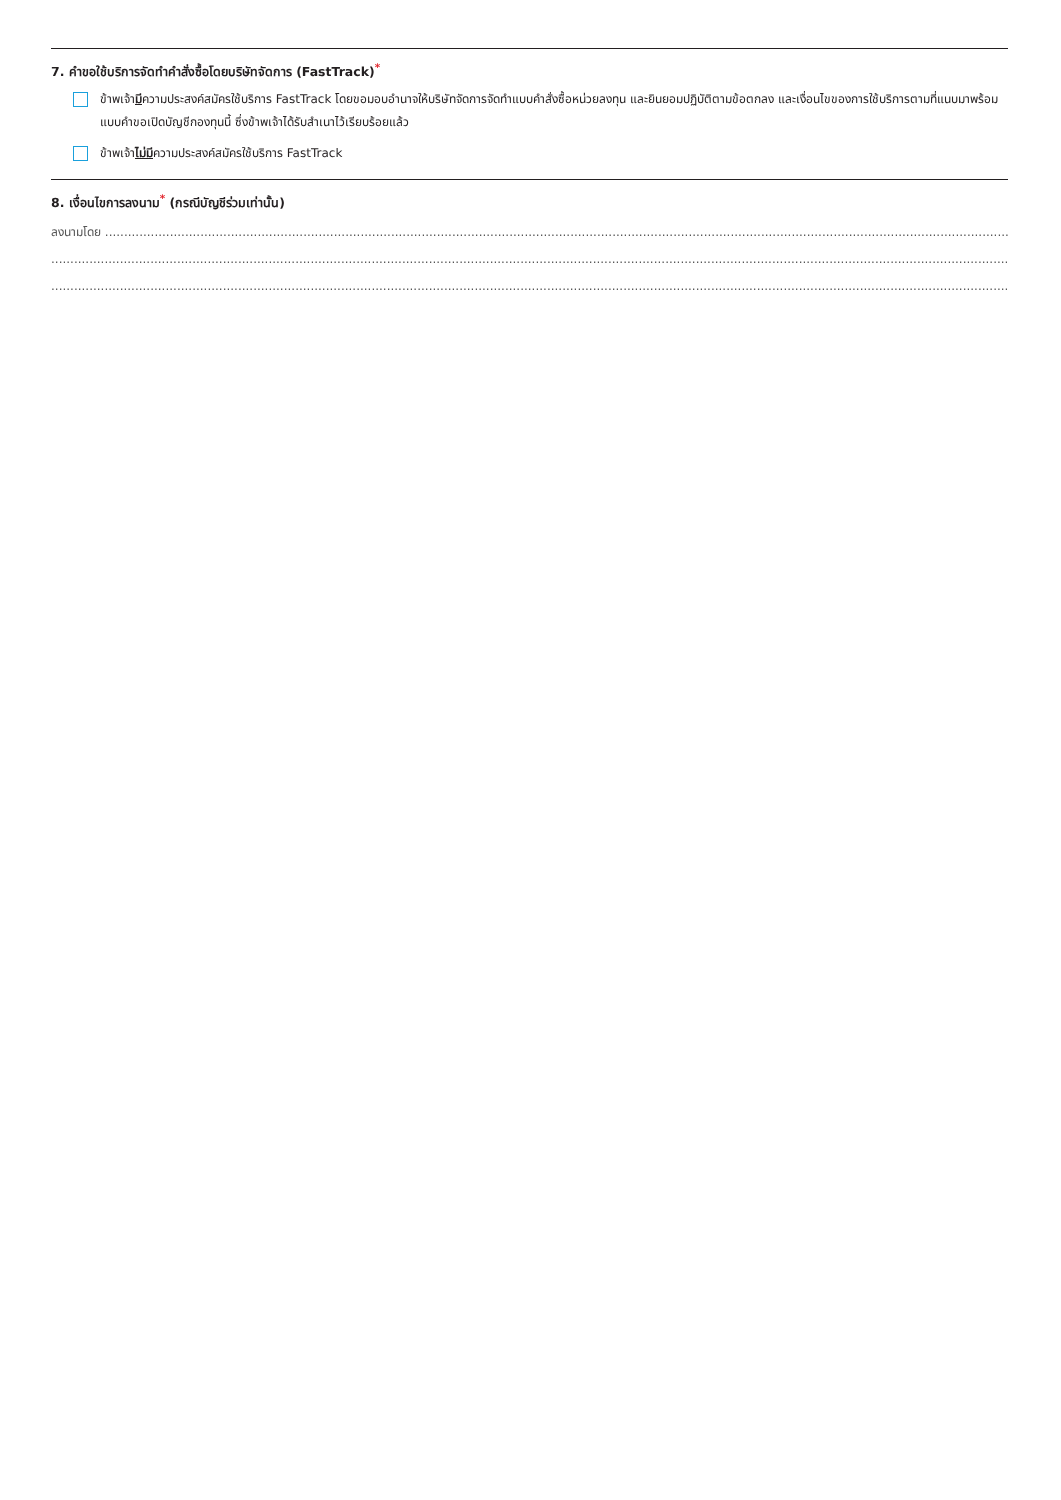7. คำขอใช้บริการจัดทำคำสั่งซื้อโดยบริษัทจัดการ (FastTrack)<sup>*</sup>
ข้าพเจ้ามีความประสงค์สมัครใช้บริการ FastTrack โดยขอมอบอำนาจให้บริษัทจัดการจัดทำแบบคำสั่งซื้อหน่วยลงทุน และยินยอมปฏิบัติตามข้อตกลง และเงื่อนไขของการใช้บริการตามที่แนบมาพร้อมแบบคำขอเปิดบัญชีกองทุนนี้ ซึ่งข้าพเจ้าได้รับสำเนาไว้เรียบร้อยแล้ว
ข้าพเจ้าไม่มีความประสงค์สมัครใช้บริการ FastTrack
8. เงื่อนไขการลงนาม<sup>*</sup> (กรณีบัญชีร่วมเท่านั้น)
ลงนามโดย ............................................................................................................................................................................................................................................................................................................
..............................................................................................................................................................................................................................................................................................................................
..............................................................................................................................................................................................................................................................................................................................